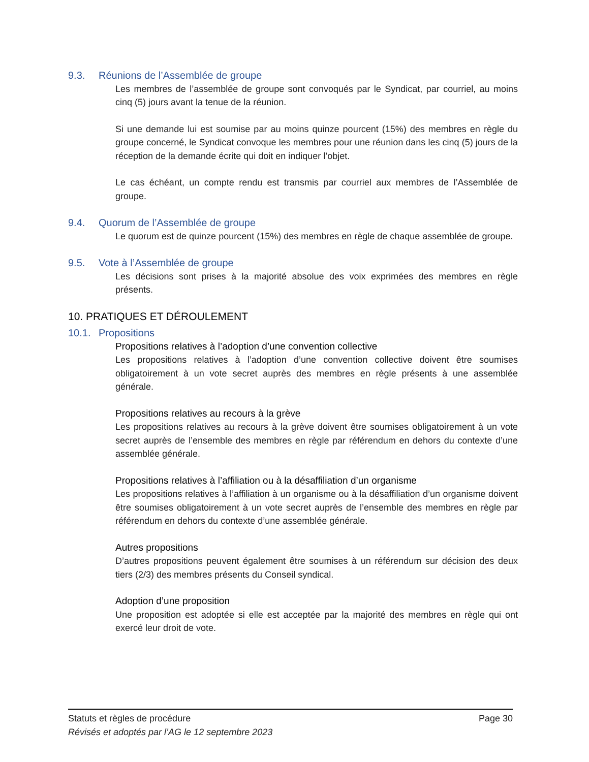9.3. Réunions de l’Assemblée de groupe
Les membres de l’assemblée de groupe sont convoqués par le Syndicat, par courriel, au moins cinq (5) jours avant la tenue de la réunion.
Si une demande lui est soumise par au moins quinze pourcent (15%) des membres en règle du groupe concerné, le Syndicat convoque les membres pour une réunion dans les cinq (5) jours de la réception de la demande écrite qui doit en indiquer l’objet.
Le cas échéant, un compte rendu est transmis par courriel aux membres de l’Assemblée de groupe.
9.4. Quorum de l’Assemblée de groupe
Le quorum est de quinze pourcent (15%) des membres en règle de chaque assemblée de groupe.
9.5. Vote à l’Assemblée de groupe
Les décisions sont prises à la majorité absolue des voix exprimées des membres en règle présents.
10. PRATIQUES ET DÉROULEMENT
10.1. Propositions
Propositions relatives à l’adoption d’une convention collective
Les propositions relatives à l’adoption d’une convention collective doivent être soumises obligatoirement à un vote secret auprès des membres en règle présents à une assemblée générale.
Propositions relatives au recours à la grève
Les propositions relatives au recours à la grève doivent être soumises obligatoirement à un vote secret auprès de l’ensemble des membres en règle par référendum en dehors du contexte d’une assemblée générale.
Propositions relatives à l’affiliation ou à la désaffiliation d’un organisme
Les propositions relatives à l’affiliation à un organisme ou à la désaffiliation d’un organisme doivent être soumises obligatoirement à un vote secret auprès de l’ensemble des membres en règle par référendum en dehors du contexte d’une assemblée générale.
Autres propositions
D’autres propositions peuvent également être soumises à un référendum sur décision des deux tiers (2/3) des membres présents du Conseil syndical.
Adoption d’une proposition
Une proposition est adoptée si elle est acceptée par la majorité des membres en règle qui ont exercé leur droit de vote.
Page 30 Statuts et règles de procédure
Révisés et adoptés par l’AG le 12 septembre 2023